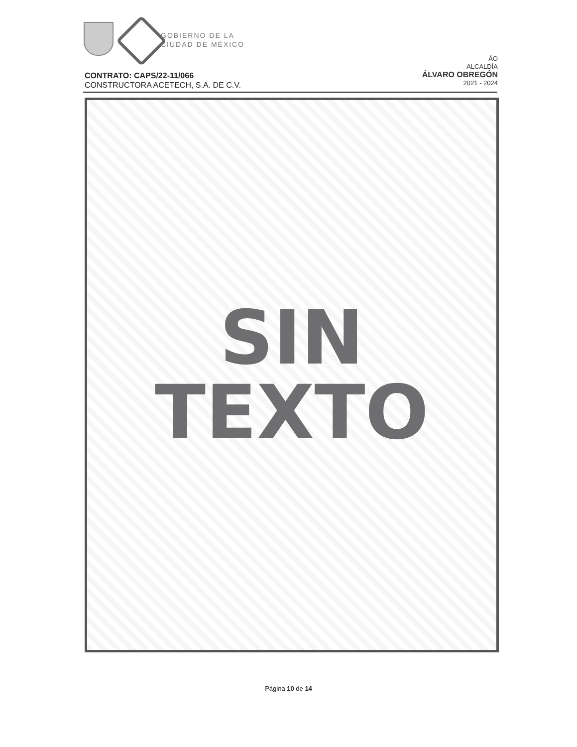GOBIERNO DE LA
CIUDAD DE MÉXICO
ÁO
ALCALDÍA
ÁLVARO OBREGÓN
2021 - 2024
CONTRATO: CAPS/22-11/066
CONSTRUCTORA ACETECH, S.A. DE C.V.
SIN
TEXTO
Página 10 de 14